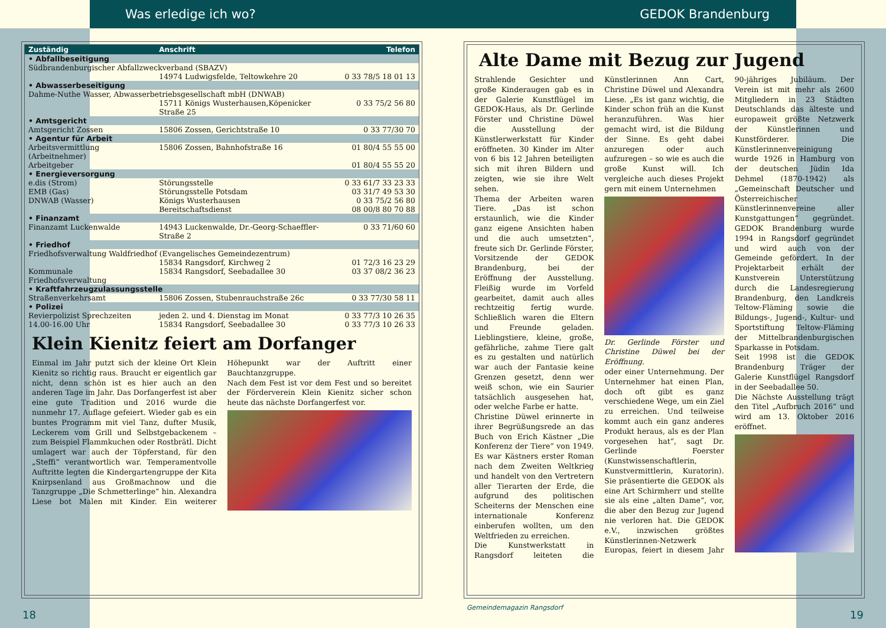Was erledige ich wo? GEDOK Brandenburg
| Zuständig | Anschrift | Telefon |
| --- | --- | --- |
| • Abfallbeseitigung | | |
| Südbrandenburgischer Abfallzweckverband (SBAZV) | | |
| | 14974 Ludwigsfelde, Teltowkehre 20 | 0 33 78/5 18 01 13 |
| • Abwasserbeseitigung | | |
| Dahme-Nuthe Wasser, Abwasserbetriebsgesellschaft mbH (DNWAB) | | |
| | 15711 Königs Wusterhausen,Köpenicker Straße 25 | 0 33 75/2 56 80 |
| • Amtsgericht | | |
| Amtsgericht Zossen | 15806 Zossen, Gerichtstraße 10 | 0 33 77/30 70 |
| • Agentur für Arbeit | | |
| Arbeitsvermittlung (Arbeitnehmer) | 15806 Zossen, Bahnhofstraße 16 | 01 80/4 55 55 00 |
| Arbeitgeber | | 01 80/4 55 55 20 |
| • Energieversorgung | | |
| e.dis (Strom) | Störungsstelle | 0 33 61/7 33 23 33 |
| EMB (Gas) | Störungsstelle Potsdam | 03 31/7 49 53 30 |
| DNWAB (Wasser) | Königs Wusterhausen Bereitschaftsdienst | 0 33 75/2 56 80 08 00/8 80 70 88 |
| • Finanzamt | | |
| Finanzamt Luckenwalde | 14943 Luckenwalde, Dr.-Georg-Schaeffler-Straße 2 | 0 33 71/60 60 |
| • Friedhof | | |
| Friedhofsverwaltung Waldfriedhof (Evangelisches Gemeindezentrum) | | |
| | 15834 Rangsdorf, Kirchweg 2 | 01 72/3 16 23 29 |
| Kommunale Friedhofsverwaltung | 15834 Rangsdorf, Seebadallee 30 | 03 37 08/2 36 23 |
| • Kraftfahrzeugzulassungsstelle | | |
| Straßenverkehrsamt | 15806 Zossen, Stubenrauchstraße 26c | 0 33 77/30 58 11 |
| • Polizei | | |
| Revierpolizist Sprechzeiten 14.00-16.00 Uhr | jeden 2. und 4. Dienstag im Monat 15834 Rangsdorf, Seebadallee 30 | 0 33 77/3 10 26 35 0 33 77/3 10 26 33 |
Klein Kienitz feiert am Dorfanger
Einmal im Jahr putzt sich der kleine Ort Klein Kienitz so richtig raus. Braucht er eigentlich gar nicht, denn schön ist es hier auch an den anderen Tage im Jahr. Das Dorfangerfest ist aber eine gute Tradition und 2016 wurde die nunmehr 17. Auflage gefeiert. Wieder gab es ein buntes Programm mit viel Tanz, dufter Musik, Leckerem vom Grill und Selbstgebackenem – zum Beispiel Flammkuchen oder Rostbrätl. Dicht umlagert war auch der Töpferstand, für den „Steffi“ verantwortlich war. Temperamentvolle Auftritte legten die Kindergartengruppe der Kita Knirpsenland aus Großmachnow und die Tanzgruppe „Die Schmetterlinge“ hin. Alexandra Liese bot Malen mit Kinder. Ein weiterer Höhepunkt war der Auftritt einer Bauchtanzgruppe.
Nach dem Fest ist vor dem Fest und so bereitet der Förderverein Klein Kienitz sicher schon heute das nächste Dorfangerfest vor.
Alte Dame mit Bezug zur Jugend
Strahlende Gesichter und große Kinderaugen gab es in der Galerie Kunstflügel im GEDOK-Haus, als Dr. Gerlinde Förster und Christine Düwel die Ausstellung der Künstlerwerkstatt für Kinder eröffneten. 30 Kinder im Alter von 6 bis 12 Jahren beteiligten sich mit ihren Bildern und zeigten, wie sie ihre Welt sehen.
Thema der Arbeiten waren Tiere. „Das ist schon erstaunlich, wie die Kinder ganz eigene Ansichten haben und die auch umsetzten“, freute sich Dr. Gerlinde Förster, Vorsitzende der GEDOK Brandenburg, bei der Eröffnung der Ausstellung. Fleißig wurde im Vorfeld gearbeitet, damit auch alles rechtzeitig fertig wurde. Schließlich waren die Eltern und Freunde geladen. Lieblingstiere, kleine, große, gefährliche, zahme Tiere galt es zu gestalten und natürlich war auch der Fantasie keine Grenzen gesetzt, denn wer weiß schon, wie ein Saurier tatsächlich ausgesehen hat, oder welche Farbe er hatte.
Christine Düwel erinnerte in ihrer Begrüßungsrede an das Buch von Erich Kästner „Die Konferenz der Tiere“ von 1949. Es war Kästners erster Roman nach dem Zweiten Weltkrieg und handelt von den Vertretern aller Tierarten der Erde, die aufgrund des politischen Scheiterns der Menschen eine internationale Konferenz einberufen wollten, um den Weltfrieden zu erreichen.
Die Kunstwerkstatt in Rangsdorf leiteten die Künstlerinnen Ann Cart, Christine Düwel und Alexandra Liese. „Es ist ganz wichtig, die Kinder schon früh an die Kunst heranzuführen. Was hier gemacht wird, ist die Bildung der Sinne. Es geht dabei anzuregen oder auch aufzuregen – so wie es auch die große Kunst will. Ich vergleiche auch dieses Projekt gern mit einem Unternehmen
Dr. Gerlinde Förster und Christine Düwel bei der Eröffnung.
oder einer Unternehmung. Der Unternehmer hat einen Plan, doch oft gibt es ganz verschiedene Wege, um ein Ziel zu erreichen. Und teilweise kommt auch ein ganz anderes Produkt heraus, als es der Plan vorgesehen hat“, sagt Dr. Gerlinde Foerster (Kunstwissenschaftlerin, Kunstvermittlerin, Kuratorin). Sie präsentierte die GEDOK als eine Art Schirmherr und stellte sie als eine „alten Dame“, vor, die aber den Bezug zur Jugend nie verloren hat. Die GEDOK e.V., inzwischen größtes Künstlerinnen-Netzwerk Europas, feiert in diesem Jahr 90-jähriges Jubiläum. Der Verein ist mit mehr als 2600 Mitgliedern in 23 Städten Deutschlands das älteste und europaweit größte Netzwerk der Künstlerinnen und Kunstförderer. Die Künstlerinnenvereinigung wurde 1926 in Hamburg von der deutschen Jüdin Ida Dehmel (1870-1942) als „Gemeinschaft Deutscher und Österreichischer Künstlerinnenvereine aller Kunstgattungen“ gegründet. GEDOK Brandenburg wurde 1994 in Rangsdorf gegründet und wird auch von der Gemeinde gefördert. In der Projektarbeit erhält der Kunstverein Unterstützung durch die Landesregierung Brandenburg, den Landkreis Teltow-Fläming sowie die Bildungs-, Jugend-, Kultur- und Sportstiftung Teltow-Fläming der Mittelbrandenburgischen Sparkasse in Potsdam.
Seit 1998 ist die GEDOK Brandenburg Träger der Galerie Kunstflügel Rangsdorf in der Seebadallee 50.
Die Nächste Ausstellung trägt den Titel „Aufbruch 2016“ und wird am 13. Oktober 2016 eröffnet.
18
Gemeindemagazin Rangsdorf
19